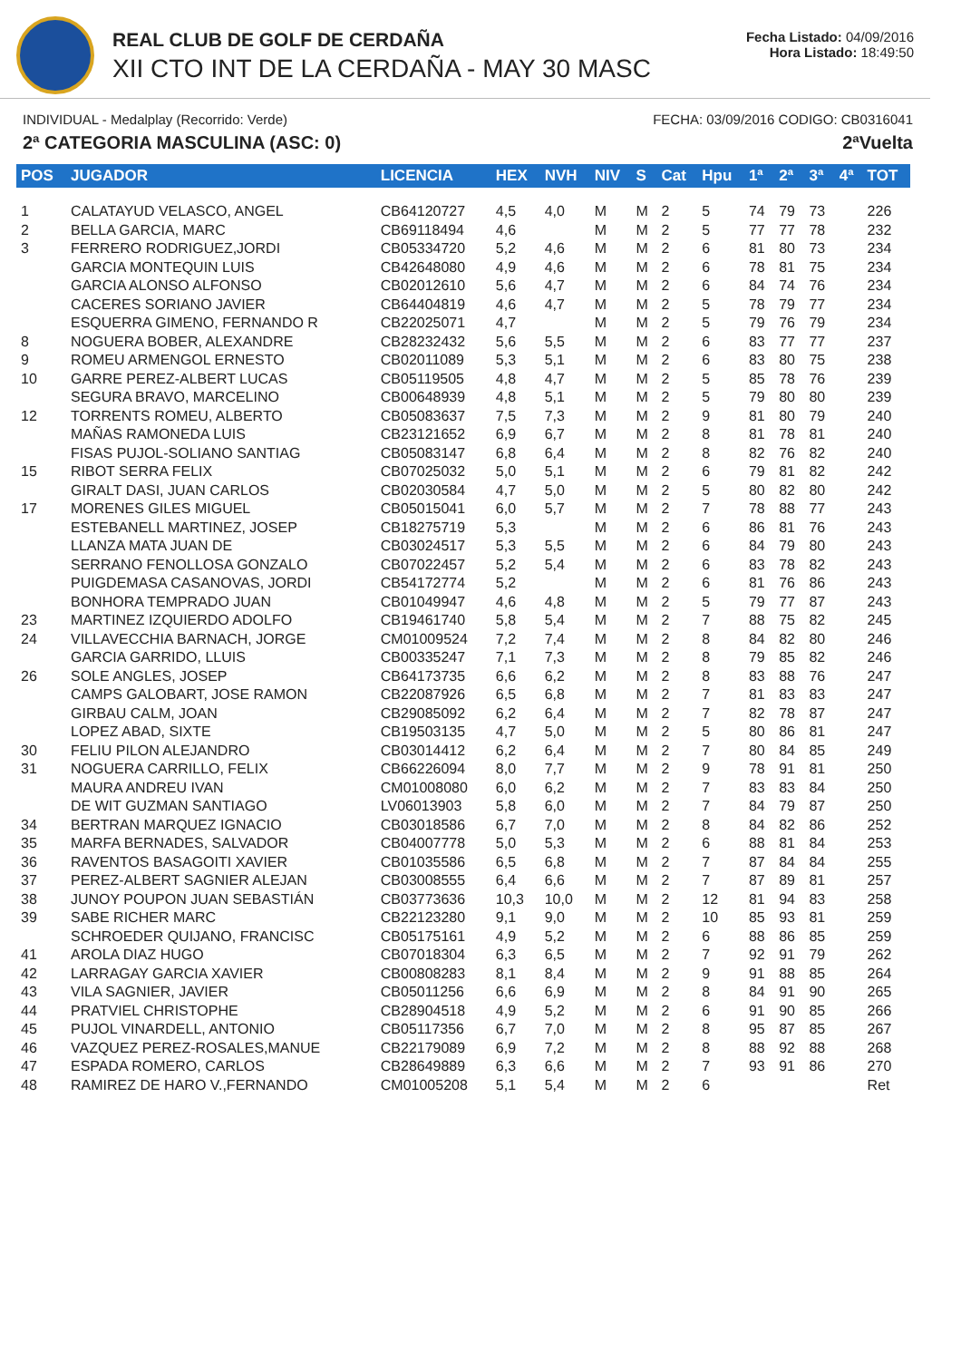REAL CLUB DE GOLF DE CERDAÑA
XII CTO INT DE LA CERDAÑA - MAY 30 MASC
Fecha Listado: 04/09/2016
Hora Listado: 18:49:50
INDIVIDUAL - Medalplay (Recorrido: Verde) FECHA: 03/09/2016 CODIGO: CB0316041
2ª CATEGORIA MASCULINA (ASC: 0) 2ªVuelta
| POS | JUGADOR | LICENCIA | HEX | NVH | NIV | S | Cat | Hpu | 1ª | 2ª | 3ª | 4ª | TOT |
| --- | --- | --- | --- | --- | --- | --- | --- | --- | --- | --- | --- | --- | --- |
| 1 | CALATAYUD VELASCO, ANGEL | CB64120727 | 4,5 | 4,0 | M | M | 2 | 5 | 74 | 79 | 73 | | 226 |
| 2 | BELLA GARCIA, MARC | CB69118494 | 4,6 | | M | M | 2 | 5 | 77 | 77 | 78 | | 232 |
| 3 | FERRERO RODRIGUEZ,JORDI | CB05334720 | 5,2 | 4,6 | M | M | 2 | 6 | 81 | 80 | 73 | | 234 |
| | GARCIA MONTEQUIN LUIS | CB42648080 | 4,9 | 4,6 | M | M | 2 | 6 | 78 | 81 | 75 | | 234 |
| | GARCIA ALONSO ALFONSO | CB02012610 | 5,6 | 4,7 | M | M | 2 | 6 | 84 | 74 | 76 | | 234 |
| | CACERES SORIANO JAVIER | CB64404819 | 4,6 | 4,7 | M | M | 2 | 5 | 78 | 79 | 77 | | 234 |
| | ESQUERRA GIMENO, FERNANDO R | CB22025071 | 4,7 | | M | M | 2 | 5 | 79 | 76 | 79 | | 234 |
| 8 | NOGUERA BOBER, ALEXANDRE | CB28232432 | 5,6 | 5,5 | M | M | 2 | 6 | 83 | 77 | 77 | | 237 |
| 9 | ROMEU ARMENGOL ERNESTO | CB02011089 | 5,3 | 5,1 | M | M | 2 | 6 | 83 | 80 | 75 | | 238 |
| 10 | GARRE PEREZ-ALBERT LUCAS | CB05119505 | 4,8 | 4,7 | M | M | 2 | 5 | 85 | 78 | 76 | | 239 |
| | SEGURA BRAVO, MARCELINO | CB00648939 | 4,8 | 5,1 | M | M | 2 | 5 | 79 | 80 | 80 | | 239 |
| 12 | TORRENTS ROMEU, ALBERTO | CB05083637 | 7,5 | 7,3 | M | M | 2 | 9 | 81 | 80 | 79 | | 240 |
| | MAÑAS RAMONEDA LUIS | CB23121652 | 6,9 | 6,7 | M | M | 2 | 8 | 81 | 78 | 81 | | 240 |
| | FISAS PUJOL-SOLIANO SANTIAG | CB05083147 | 6,8 | 6,4 | M | M | 2 | 8 | 82 | 76 | 82 | | 240 |
| 15 | RIBOT SERRA FELIX | CB07025032 | 5,0 | 5,1 | M | M | 2 | 6 | 79 | 81 | 82 | | 242 |
| | GIRALT DASI, JUAN CARLOS | CB02030584 | 4,7 | 5,0 | M | M | 2 | 5 | 80 | 82 | 80 | | 242 |
| 17 | MORENES GILES MIGUEL | CB05015041 | 6,0 | 5,7 | M | M | 2 | 7 | 78 | 88 | 77 | | 243 |
| | ESTEBANELL MARTINEZ, JOSEP | CB18275719 | 5,3 | | M | M | 2 | 6 | 86 | 81 | 76 | | 243 |
| | LLANZA MATA JUAN DE | CB03024517 | 5,3 | 5,5 | M | M | 2 | 6 | 84 | 79 | 80 | | 243 |
| | SERRANO FENOLLOSA GONZALO | CB07022457 | 5,2 | 5,4 | M | M | 2 | 6 | 83 | 78 | 82 | | 243 |
| | PUIGDEMASA CASANOVAS, JORDI | CB54172774 | 5,2 | | M | M | 2 | 6 | 81 | 76 | 86 | | 243 |
| | BONHORA TEMPRADO JUAN | CB01049947 | 4,6 | 4,8 | M | M | 2 | 5 | 79 | 77 | 87 | | 243 |
| 23 | MARTINEZ IZQUIERDO ADOLFO | CB19461740 | 5,8 | 5,4 | M | M | 2 | 7 | 88 | 75 | 82 | | 245 |
| 24 | VILLAVECCHIA BARNACH, JORGE | CM01009524 | 7,2 | 7,4 | M | M | 2 | 8 | 84 | 82 | 80 | | 246 |
| | GARCIA GARRIDO, LLUIS | CB00335247 | 7,1 | 7,3 | M | M | 2 | 8 | 79 | 85 | 82 | | 246 |
| 26 | SOLE ANGLES, JOSEP | CB64173735 | 6,6 | 6,2 | M | M | 2 | 8 | 83 | 88 | 76 | | 247 |
| | CAMPS GALOBART, JOSE RAMON | CB22087926 | 6,5 | 6,8 | M | M | 2 | 7 | 81 | 83 | 83 | | 247 |
| | GIRBAU CALM, JOAN | CB29085092 | 6,2 | 6,4 | M | M | 2 | 7 | 82 | 78 | 87 | | 247 |
| | LOPEZ ABAD, SIXTE | CB19503135 | 4,7 | 5,0 | M | M | 2 | 5 | 80 | 86 | 81 | | 247 |
| 30 | FELIU PILON ALEJANDRO | CB03014412 | 6,2 | 6,4 | M | M | 2 | 7 | 80 | 84 | 85 | | 249 |
| 31 | NOGUERA CARRILLO, FELIX | CB66226094 | 8,0 | 7,7 | M | M | 2 | 9 | 78 | 91 | 81 | | 250 |
| | MAURA ANDREU IVAN | CM01008080 | 6,0 | 6,2 | M | M | 2 | 7 | 83 | 83 | 84 | | 250 |
| | DE WIT GUZMAN SANTIAGO | LV06013903 | 5,8 | 6,0 | M | M | 2 | 7 | 84 | 79 | 87 | | 250 |
| 34 | BERTRAN MARQUEZ IGNACIO | CB03018586 | 6,7 | 7,0 | M | M | 2 | 8 | 84 | 82 | 86 | | 252 |
| 35 | MARFA BERNADES, SALVADOR | CB04007778 | 5,0 | 5,3 | M | M | 2 | 6 | 88 | 81 | 84 | | 253 |
| 36 | RAVENTOS BASAGOITI XAVIER | CB01035586 | 6,5 | 6,8 | M | M | 2 | 7 | 87 | 84 | 84 | | 255 |
| 37 | PEREZ-ALBERT SAGNIER ALEJAN | CB03008555 | 6,4 | 6,6 | M | M | 2 | 7 | 87 | 89 | 81 | | 257 |
| 38 | JUNOY POUPON JUAN SEBASTIÁN | CB03773636 | 10,3 | 10,0 | M | M | 2 | 12 | 81 | 94 | 83 | | 258 |
| 39 | SABE RICHER MARC | CB22123280 | 9,1 | 9,0 | M | M | 2 | 10 | 85 | 93 | 81 | | 259 |
| | SCHROEDER QUIJANO, FRANCISC | CB05175161 | 4,9 | 5,2 | M | M | 2 | 6 | 88 | 86 | 85 | | 259 |
| 41 | AROLA DIAZ HUGO | CB07018304 | 6,3 | 6,5 | M | M | 2 | 7 | 92 | 91 | 79 | | 262 |
| 42 | LARRAGAY GARCIA XAVIER | CB00808283 | 8,1 | 8,4 | M | M | 2 | 9 | 91 | 88 | 85 | | 264 |
| 43 | VILA SAGNIER, JAVIER | CB05011256 | 6,6 | 6,9 | M | M | 2 | 8 | 84 | 91 | 90 | | 265 |
| 44 | PRATVIEL CHRISTOPHE | CB28904518 | 4,9 | 5,2 | M | M | 2 | 6 | 91 | 90 | 85 | | 266 |
| 45 | PUJOL VINARDELL, ANTONIO | CB05117356 | 6,7 | 7,0 | M | M | 2 | 8 | 95 | 87 | 85 | | 267 |
| 46 | VAZQUEZ PEREZ-ROSALES,MANUE | CB22179089 | 6,9 | 7,2 | M | M | 2 | 8 | 88 | 92 | 88 | | 268 |
| 47 | ESPADA ROMERO, CARLOS | CB28649889 | 6,3 | 6,6 | M | M | 2 | 7 | 93 | 91 | 86 | | 270 |
| 48 | RAMIREZ DE HARO V.,FERNANDO | CM01005208 | 5,1 | 5,4 | M | M | 2 | 6 | | | | | Ret |